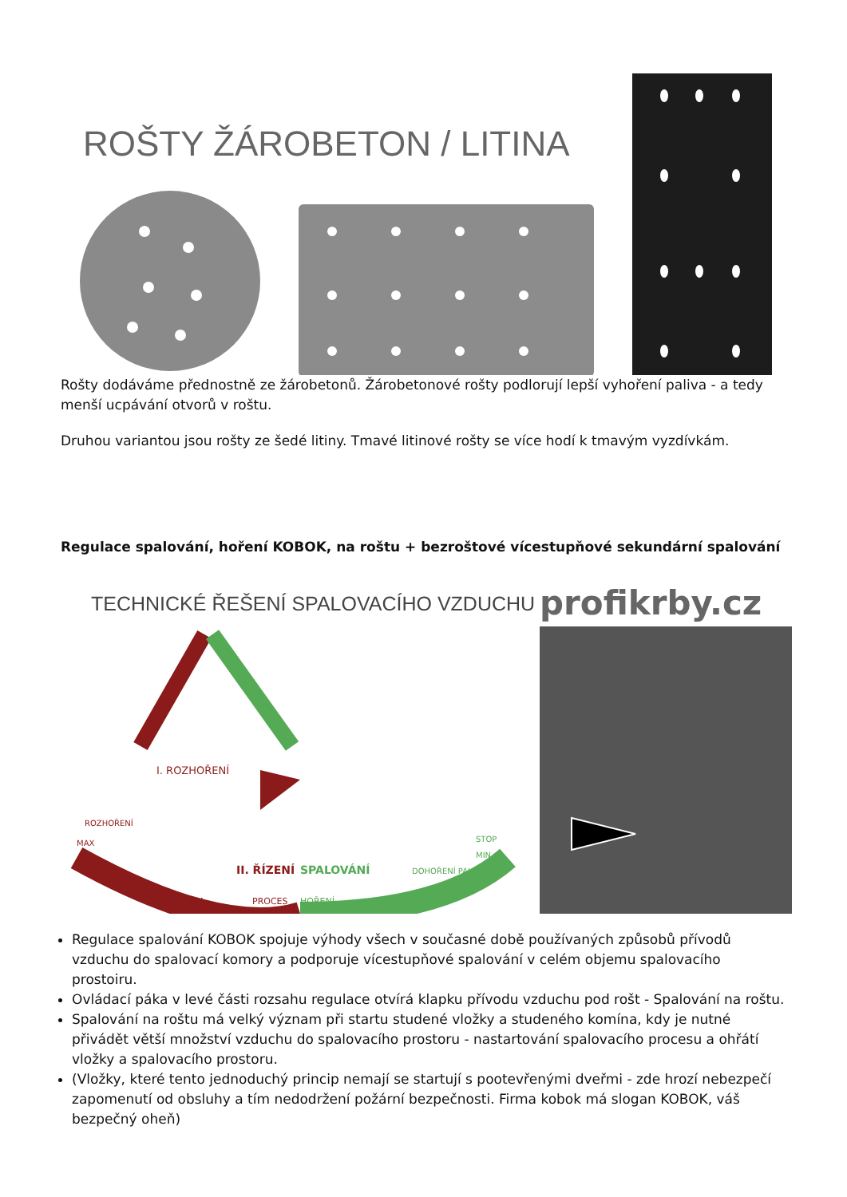ROŠTY ŽÁROBETON / LITINA
Rošty dodáváme přednostně ze žárobetonů. Žárobetonové rošty podlorují lepší vyhoření paliva - a tedy menší ucpávání otvorů v roštu.
Druhou variantou jsou rošty ze šedé litiny. Tmavé litinové rošty se více hodí k tmavým vyzdívkám.
Regulace spalování, hoření KOBOK, na roštu + bezroštové vícestupňové sekundární spalování
TECHNICKÉ ŘEŠENÍ SPALOVACÍHO VZDUCHU
profikrby.cz
I. ROZHOŘENÍ
II. ŘÍZENÍ
SPALOVÁNÍ
PROCES
HOŘENÍ
ROZHOŘENÍ
MAX
DOHOŘENÍ PALIVA
STOP
MIN
+
–
Regulace spalování KOBOK spojuje výhody všech v současné době používaných způsobů přívodů vzduchu do spalovací komory a podporuje vícestupňové spalování v celém objemu spalovacího prostoiru.
Ovládací páka v levé části rozsahu regulace otvírá klapku přívodu vzduchu pod rošt - Spalování na roštu.
Spalování na roštu má velký význam při startu studené vložky a studeného komína, kdy je nutné přivádět větší množství vzduchu do spalovacího prostoru - nastartování spalovacího procesu a ohřátí vložky a spalovacího prostoru.
(Vložky, které tento jednoduchý princip nemají se startují s pootevřenými dveřmi - zde hrozí nebezpečí zapomenutí od obsluhy a tím nedodržení požární bezpečnosti. Firma kobok má slogan KOBOK, váš bezpečný oheň)